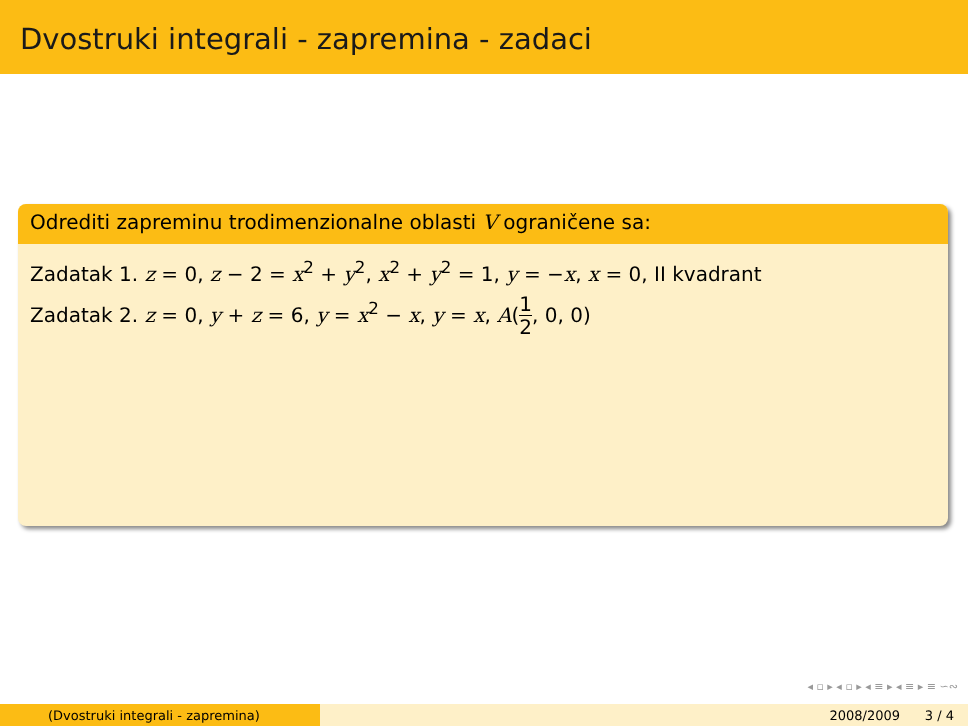Dvostruki integrali - zapremina - zadaci
Odrediti zapreminu trodimenzionalne oblasti V ograničene sa:
Zadatak 1. z = 0, z − 2 = x<sup>2</sup> + y<sup>2</sup>, x<sup>2</sup> + y<sup>2</sup> = 1, y = −x, x = 0, II kvadrant
Zadatak 2. z = 0, y + z = 6, y = x<sup>2</sup> − x, y = x, A(1 2, 0, 0)
◂ ▫ ▸ ◂ ▫ ▸ ◂ ≡ ▸ ◂ ≡ ▸ ≡ ∽∾
(Dvostruki integrali - zapremina) 2008/2009 3 / 4